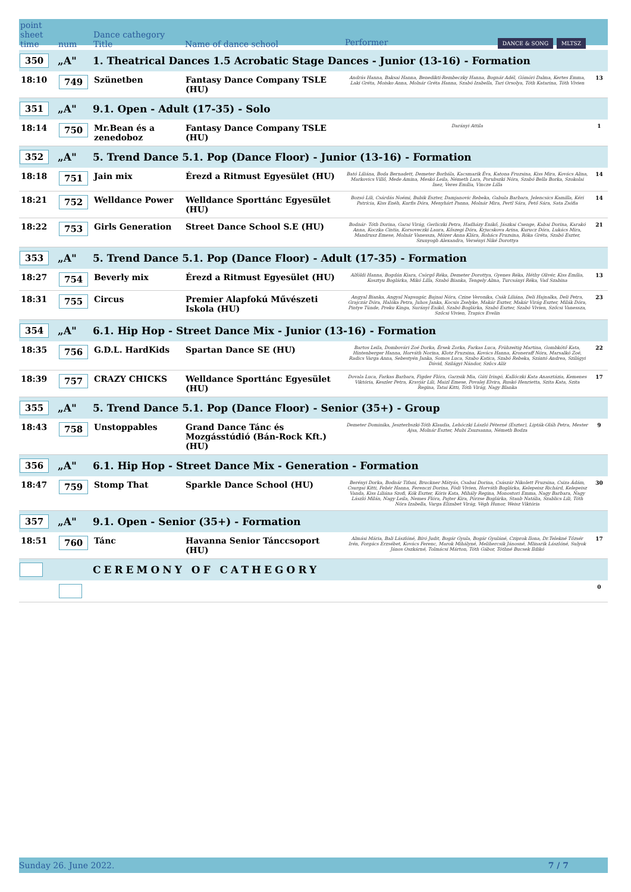| point sheet time | num | Dance cathegory Title | Name of dance school | Performer DANCE & SONG MLTSZ | |
| --- | --- | --- | --- | --- | --- |
| 350 | „A" | 1. Theatrical Dances 1.5 Acrobatic Stage Dances - Junior (13-16) - Formation | | | |
| 18:10 | 749 | Szünetben | Fantasy Dance Company TSLE (HU) | András Hanna, Baksai Hanna, Benedikti-Rembeczky Hanna, Bognár Adél, Gömöri Dalma, Kertes Emma, Laki Gréta, Moisko Anna, Molnár Gréta Hanna, Szabó Izabella, Tari Orsolya, Tóth Katarina, Tóth Vivien | 13 |
| 351 | „A" | 9.1. Open - Adult (17-35) - Solo | | | |
| 18:14 | 750 | Mr.Bean és a zenedoboz | Fantasy Dance Company TSLE (HU) | Darányi Attila | 1 |
| 352 | „A" | 5. Trend Dance 5.1. Pop (Dance Floor) - Junior (13-16) - Formation | | | |
| 18:18 | 751 | Jain mix | Érezd a Ritmust Egyesület (HU) | Bató Liliána, Boda Bernadett, Demeter Borbála, Kacsmarik Éva, Katona Fruzsina, Kiss Mira, Kovács Alina, Markovics Villő, Mede Amina, Meskó Leila, Németh Lara, Porubszki Nóra, Szabó Bella Borka, Szokolai Inez, Veres Emília, Vincze Lilla | 14 |
| 18:21 | 752 | Welldance Power | Welldance Sporttánc Egyesület (HU) | Bozsó Lili, Csárdás Noémi, Bubik Eszter, Damjanovic Rebeka, Gabula Barbara, Jelencsics Kamilla, Kéri Patrícia, Kiss Enéh, Kurfis Dóra, Menyhárt Panna, Molnár Mira, Pertl Sára, Pető Sára, Sata Zsófia | 14 |
| 18:22 | 753 | Girls Generation | Street Dance School S.E (HU) | Bodnár- Tóth Dorina, Garai Virág, Gerliczki Petra, Hadházy Enikő, Jászkai Csenge, Kabai Dorina, Karakó Anna, Koczka Cintia, Korsoveczki Laura, Kőszegi Dóra, Krjucskova Arina, Kurucz Dóra, Lukács Mira, Mandrusz Emese, Molnár Vanessza, Mózer Anna Klára, Rohács Fruzsina, Róka Gréta, Szabó Eszter, Szunyogh Alexandra, Versényi Niké Dorottya | 21 |
| 353 | „A" | 5. Trend Dance 5.1. Pop (Dance Floor) - Adult (17-35) - Formation | | | |
| 18:27 | 754 | Beverly mix | Érezd a Ritmust Egyesület (HU) | Alföldi Hanna, Bogdán Kiara, Csörgő Réka, Demeter Dorottya, Gyenes Réka, Héthy Olivér, Kiss Emília, Kosztyu Boglárka, Mikó Lilla, Szabó Bianka, Tengely Alma, Turcsányi Réka, Vad Szabina | 13 |
| 18:31 | 755 | Circus | Premier Alapfokú Művészeti Iskola (HU) | Angyal Bianka, Angyal Napsugár, Bajnai Nóra, Czine Veronika, Csák Liliána, Deli Hajnalka, Deli Petra, Grajczár Dóra, Halóka Petra, Juhos Janka, Kocsis Zselyke, Makár Eszter, Makár Virág Eszter, Milák Dóra, Pintye Tünde, Preku Kinga, Surányi Enikő, Szabó Boglárka, Szabó Eszter, Szabó Vivien, Szőcsi Vanessza, Szőcsi Vivien, Trapics Evelin | 23 |
| 354 | „A" | 6.1. Hip Hop - Street Dance Mix - Junior (13-16) - Formation | | | |
| 18:35 | 756 | G.D.L. HardKids | Spartan Dance SE (HU) | Bartos Leila, Dombovári Zoé Dorka, Érsek Zorka, Farkas Luca, Frühzeitig Martina, Gombkötő Kata, Hintenberger Hanna, Horváth Norina, Klotz Fruzsina, Kovács Hanna, Kroneraff Nóra, Marsalkó Zoé, Radics Varga Anna, Sebestyén Janka, Somos Luca, Szabo Katica, Szabó Rebeka, Szántó Andrea, Szilágyi Dávid, Szilágyi Nándor, Szűcs Alíz | 22 |
| 18:39 | 757 | CRAZY CHICKS | Welldance Sporttánc Egyesület (HU) | Dovala Luca, Farkas Barbara, Figder Flóra, Garzsik Mia, Gáti Iringó, Kallóczki Kata Anasztázia, Kemenes Viktória, Keszler Petra, Kravjár Lili, Maizl Emese, Povalej Elvira, Ruskó Henrietta, Szita Kata, Szita Regina, Tatai Kitti, Tóth Virág, Nagy Blanka | 17 |
| 355 | „A" | 5. Trend Dance 5.1. Pop (Dance Floor) - Senior (35+) - Group | | | |
| 18:43 | 758 | Unstoppables | Grand Dance Tánc és Mozgásstúdió (Bán-Rock Kft.) (HU) | Demeter Dominika, Jeszterbszki-Tóth Klaudia, Lehóczki László Péterné (Eszter), Lipták-Oláh Petra, Mester Ajsa, Molnár Eszter, Mubi Zsuzsanna, Németh Bodza | 9 |
| 356 | „A" | 6.1. Hip Hop - Street Dance Mix - Generation - Formation | | | |
| 18:47 | 759 | Stomp That | Sparkle Dance School (HU) | Berényi Dorka, Bodnár Tifani, Bruckner Mátyás, Csabai Dorina, Császár Nikolett Fruzsina, Csiza Ádám, Csurgai Kitti, Fehér Hanna, Ferenczi Dorina, Fódi Vivien, Horváth Boglárka, Kelepeisz Richárd, Kelepeisz Vanda, Kiss Liliána Szofi, Kók Eszter, Kóris Kata, Mihály Regina, Monostori Emma, Nagy Barbara, Nagy László Milán, Nagy Leila, Nemes Flóra, Pajter Kira, Pörzse Boglárka, Staub Natália, Szablics Lili, Tóth Nóra Izabella, Varga Elizabet Virág, Végh Hunor, Weisz Viktória | 30 |
| 357 | „A" | 9.1. Open - Senior (35+) - Formation | | | |
| 18:51 | 760 | Tánc | Havanna Senior Tánccsoport (HU) | Almási Mária, Bali Lászlóné, Bíró Judit, Bogár Gyula, Bogár Gyuláné, Cziprok Ilona, Dr.Telekné Tőzsér Irén, Forgács Erzsébet, Kovács Ferenc, Marok Mihályné, Melihercsik Jánosné, Mlinarik Lászlóné, Sulyok János Oszkárné, Tolmácsi Márton, Tóth Gábor, Tóthné Bucsek Ildikó | 17 |
| | | CEREMONY OF CATHEGORY | | | |
| | | | | | 0 |
Sunday 26. June 2022. 7 / 7